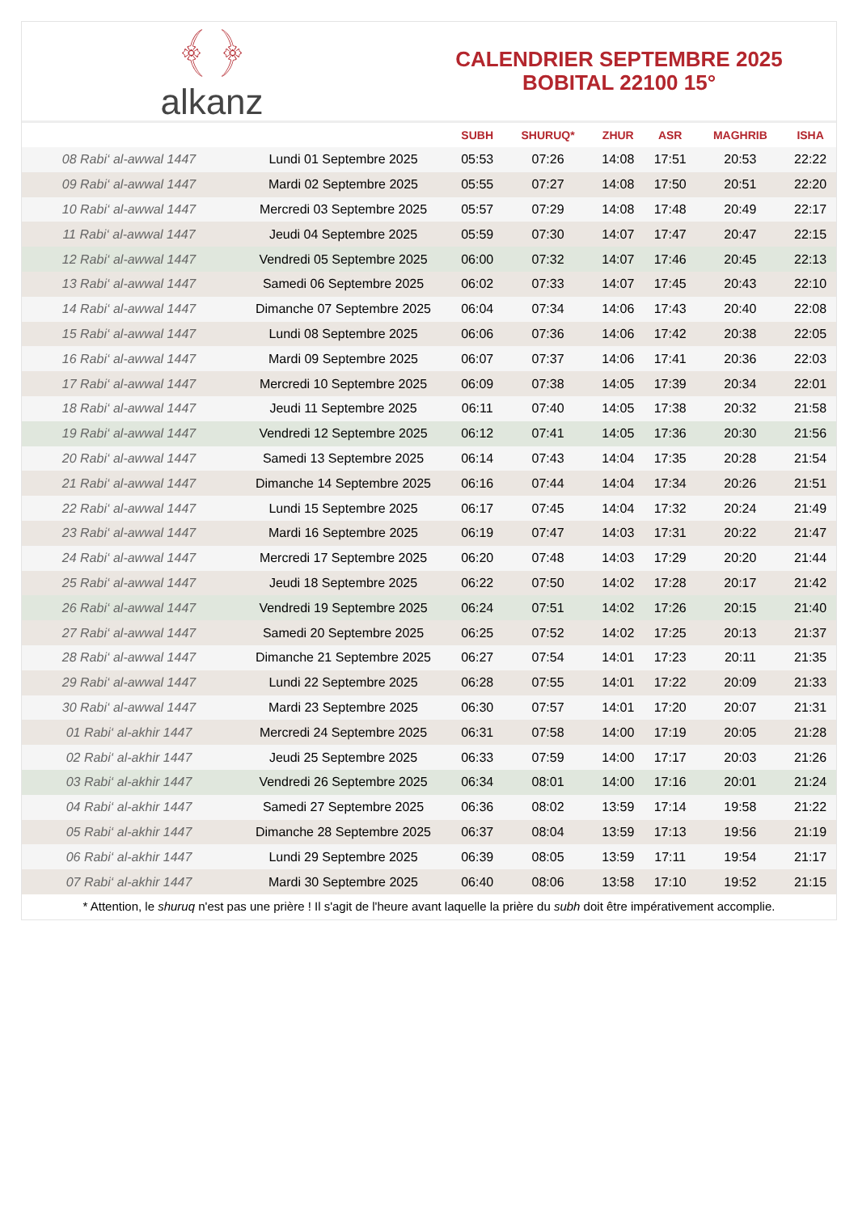﴾ ﴿
alkanz
CALENDRIER SEPTEMBRE 2025
BOBITAL 22100 15°
| | | SUBH | SHURUQ* | ZHUR | ASR | MAGHRIB | ISHA |
| --- | --- | --- | --- | --- | --- | --- | --- |
| 08 Rabi‘ al-awwal 1447 | Lundi 01 Septembre 2025 | 05:53 | 07:26 | 14:08 | 17:51 | 20:53 | 22:22 |
| 09 Rabi‘ al-awwal 1447 | Mardi 02 Septembre 2025 | 05:55 | 07:27 | 14:08 | 17:50 | 20:51 | 22:20 |
| 10 Rabi‘ al-awwal 1447 | Mercredi 03 Septembre 2025 | 05:57 | 07:29 | 14:08 | 17:48 | 20:49 | 22:17 |
| 11 Rabi‘ al-awwal 1447 | Jeudi 04 Septembre 2025 | 05:59 | 07:30 | 14:07 | 17:47 | 20:47 | 22:15 |
| 12 Rabi‘ al-awwal 1447 | Vendredi 05 Septembre 2025 | 06:00 | 07:32 | 14:07 | 17:46 | 20:45 | 22:13 |
| 13 Rabi‘ al-awwal 1447 | Samedi 06 Septembre 2025 | 06:02 | 07:33 | 14:07 | 17:45 | 20:43 | 22:10 |
| 14 Rabi‘ al-awwal 1447 | Dimanche 07 Septembre 2025 | 06:04 | 07:34 | 14:06 | 17:43 | 20:40 | 22:08 |
| 15 Rabi‘ al-awwal 1447 | Lundi 08 Septembre 2025 | 06:06 | 07:36 | 14:06 | 17:42 | 20:38 | 22:05 |
| 16 Rabi‘ al-awwal 1447 | Mardi 09 Septembre 2025 | 06:07 | 07:37 | 14:06 | 17:41 | 20:36 | 22:03 |
| 17 Rabi‘ al-awwal 1447 | Mercredi 10 Septembre 2025 | 06:09 | 07:38 | 14:05 | 17:39 | 20:34 | 22:01 |
| 18 Rabi‘ al-awwal 1447 | Jeudi 11 Septembre 2025 | 06:11 | 07:40 | 14:05 | 17:38 | 20:32 | 21:58 |
| 19 Rabi‘ al-awwal 1447 | Vendredi 12 Septembre 2025 | 06:12 | 07:41 | 14:05 | 17:36 | 20:30 | 21:56 |
| 20 Rabi‘ al-awwal 1447 | Samedi 13 Septembre 2025 | 06:14 | 07:43 | 14:04 | 17:35 | 20:28 | 21:54 |
| 21 Rabi‘ al-awwal 1447 | Dimanche 14 Septembre 2025 | 06:16 | 07:44 | 14:04 | 17:34 | 20:26 | 21:51 |
| 22 Rabi‘ al-awwal 1447 | Lundi 15 Septembre 2025 | 06:17 | 07:45 | 14:04 | 17:32 | 20:24 | 21:49 |
| 23 Rabi‘ al-awwal 1447 | Mardi 16 Septembre 2025 | 06:19 | 07:47 | 14:03 | 17:31 | 20:22 | 21:47 |
| 24 Rabi‘ al-awwal 1447 | Mercredi 17 Septembre 2025 | 06:20 | 07:48 | 14:03 | 17:29 | 20:20 | 21:44 |
| 25 Rabi‘ al-awwal 1447 | Jeudi 18 Septembre 2025 | 06:22 | 07:50 | 14:02 | 17:28 | 20:17 | 21:42 |
| 26 Rabi‘ al-awwal 1447 | Vendredi 19 Septembre 2025 | 06:24 | 07:51 | 14:02 | 17:26 | 20:15 | 21:40 |
| 27 Rabi‘ al-awwal 1447 | Samedi 20 Septembre 2025 | 06:25 | 07:52 | 14:02 | 17:25 | 20:13 | 21:37 |
| 28 Rabi‘ al-awwal 1447 | Dimanche 21 Septembre 2025 | 06:27 | 07:54 | 14:01 | 17:23 | 20:11 | 21:35 |
| 29 Rabi‘ al-awwal 1447 | Lundi 22 Septembre 2025 | 06:28 | 07:55 | 14:01 | 17:22 | 20:09 | 21:33 |
| 30 Rabi‘ al-awwal 1447 | Mardi 23 Septembre 2025 | 06:30 | 07:57 | 14:01 | 17:20 | 20:07 | 21:31 |
| 01 Rabi‘ al-akhir 1447 | Mercredi 24 Septembre 2025 | 06:31 | 07:58 | 14:00 | 17:19 | 20:05 | 21:28 |
| 02 Rabi‘ al-akhir 1447 | Jeudi 25 Septembre 2025 | 06:33 | 07:59 | 14:00 | 17:17 | 20:03 | 21:26 |
| 03 Rabi‘ al-akhir 1447 | Vendredi 26 Septembre 2025 | 06:34 | 08:01 | 14:00 | 17:16 | 20:01 | 21:24 |
| 04 Rabi‘ al-akhir 1447 | Samedi 27 Septembre 2025 | 06:36 | 08:02 | 13:59 | 17:14 | 19:58 | 21:22 |
| 05 Rabi‘ al-akhir 1447 | Dimanche 28 Septembre 2025 | 06:37 | 08:04 | 13:59 | 17:13 | 19:56 | 21:19 |
| 06 Rabi‘ al-akhir 1447 | Lundi 29 Septembre 2025 | 06:39 | 08:05 | 13:59 | 17:11 | 19:54 | 21:17 |
| 07 Rabi‘ al-akhir 1447 | Mardi 30 Septembre 2025 | 06:40 | 08:06 | 13:58 | 17:10 | 19:52 | 21:15 |
* Attention, le shuruq n'est pas une prière ! Il s'agit de l'heure avant laquelle la prière du subh doit être impérativement accomplie.